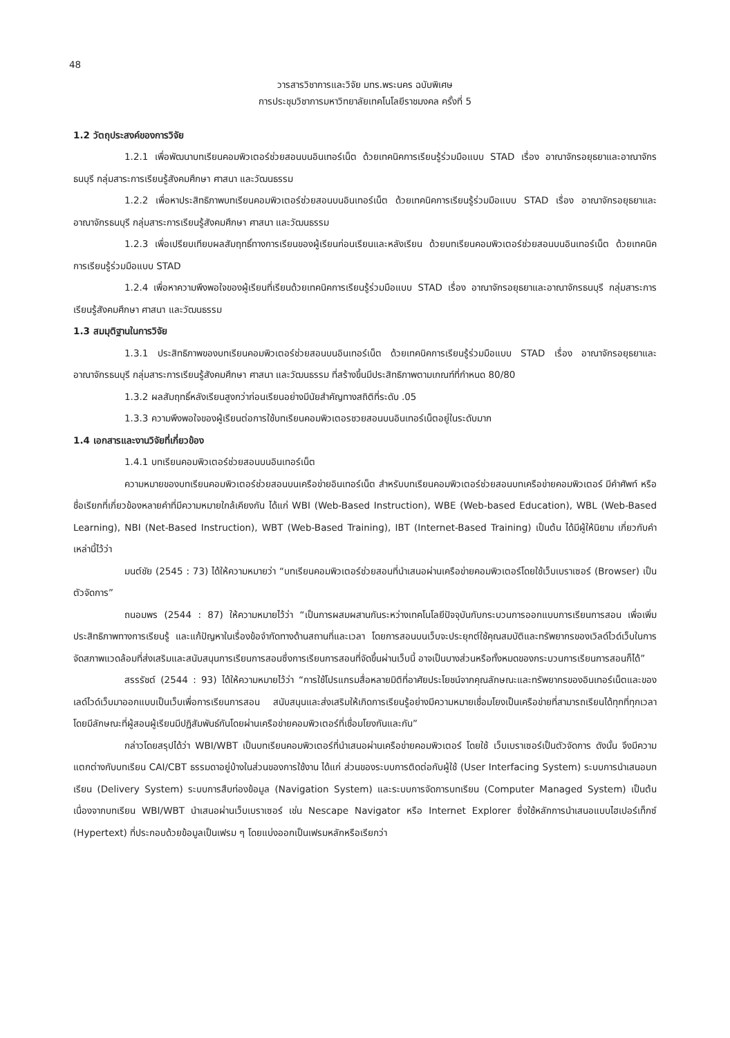48
วารสารวิชาการและวิจัย มทร.พระนคร ฉบับพิเศษ
การประชุมวิชาการมหาวิทยาลัยเทคโนโลยีราชมงคล ครั้งที่ 5
1.2 วัตถุประสงค์ของการวิจัย
1.2.1 เพื่อพัฒนาบทเรียนคอมพิวเตอร์ช่วยสอนบนอินเทอร์เน็ต ด้วยเทคนิคการเรียนรู้ร่วมมือแบบ STAD เรื่อง อาณาจักรอยุธยาและอาณาจักรธนบุรี กลุ่มสาระการเรียนรู้สังคมศึกษา ศาสนา และวัฒนธรรม
1.2.2 เพื่อหาประสิทธิภาพบทเรียนคอมพิวเตอร์ช่วยสอนบนอินเทอร์เน็ต ด้วยเทคนิคการเรียนรู้ร่วมมือแบบ STAD เรื่อง อาณาจักรอยุธยาและอาณาจักรธนบุรี กลุ่มสาระการเรียนรู้สังคมศึกษา ศาสนา และวัฒนธรรม
1.2.3 เพื่อเปรียบเทียบผลสัมฤทธิ์ทางการเรียนของผู้เรียนก่อนเรียนและหลังเรียน ด้วยบทเรียนคอมพิวเตอร์ช่วยสอนบนอินเทอร์เน็ต ด้วยเทคนิคการเรียนรู้ร่วมมือแบบ STAD
1.2.4 เพื่อหาความพึงพอใจของผู้เรียนที่เรียนด้วยเทคนิคการเรียนรู้ร่วมมือแบบ STAD เรื่อง อาณาจักรอยุธยาและอาณาจักรธนบุรี กลุ่มสาระการเรียนรู้สังคมศึกษา ศาสนา และวัฒนธรรม
1.3 สมมุติฐานในการวิจัย
1.3.1 ประสิทธิภาพของบทเรียนคอมพิวเตอร์ช่วยสอนบนอินเทอร์เน็ต ด้วยเทคนิคการเรียนรู้ร่วมมือแบบ STAD เรื่อง อาณาจักรอยุธยาและอาณาจักรธนบุรี กลุ่มสาระการเรียนรู้สังคมศึกษา ศาสนา และวัฒนธรรม ที่สร้างขึ้นมีประสิทธิภาพตามเกณฑ์ที่กำหนด 80/80
1.3.2 ผลสัมฤทธิ์หลังเรียนสูงกว่าก่อนเรียนอย่างมีนัยสำคัญทางสถิติที่ระดับ .05
1.3.3 ความพึงพอใจของผู้เรียนต่อการใช้บทเรียนคอมพิวเตอรชวยสอนบนอินเทอร์เน็ตอยู่ในระดับมาก
1.4 เอกสารและงานวิจัยที่เกี่ยวข้อง
1.4.1 บทเรียนคอมพิวเตอร์ช่วยสอนบนอินเทอร์เน็ต
ความหมายของบทเรียนคอมพิวเตอร์ช่วยสอนบนเครือข่ายอินเทอร์เน็ต สำหรับบทเรียนคอมพิวเตอร์ช่วยสอนบทเครือข่ายคอมพิวเตอร์ มีคำศัพท์ หรือชื่อเรียกที่เกี่ยวข้องหลายคำที่มีความหมายใกล้เคียงกัน ได้แก่ WBI (Web-Based Instruction), WBE (Web-based Education), WBL (Web-Based Learning), NBI (Net-Based Instruction), WBT (Web-Based Training), IBT (Internet-Based Training) เป็นต้น ได้มีผู้ให้นิยาม เกี่ยวกับคำเหล่านี้ไว้ว่า
มนต์ชัย (2545 : 73) ได้ให้ความหมายว่า “บทเรียนคอมพิวเตอร์ช่วยสอนที่นำเสนอผ่านเครือข่ายคอมพิวเตอร์โดยใช้เว็บเบราเซอร์ (Browser) เป็นตัวจัดการ”
ถนอมพร (2544 : 87) ให้ความหมายไว้ว่า “เป็นการผสมผสานกันระหว่างเทคโนโลยีปัจจุบันกับกระบวนการออกแบบการเรียนการสอน เพื่อเพิ่มประสิทธิภาพทางการเรียนรู้ และแก้ปัญหาในเรื่องข้อจำกัดทางด้านสถานที่และเวลา โดยการสอนบนเว็บจะประยุกต์ใช้คุณสมบัติและทรัพยากรของเวิลด์ไวด์เว็บในการจัดสภาพแวดล้อมที่ส่งเสริมและสนับสนุนการเรียนการสอนซึ่งการเรียนการสอนที่จัดขึ้นผ่านเว็บนี้ อาจเป็นบางส่วนหรือทั้งหมดของกระบวนการเรียนการสอนก็ได้”
สรรรัชต์ (2544 : 93) ได้ให้ความหมายไว้ว่า “การใช้โปรแกรมสื่อหลายมิติที่อาศัยประโยชน์จากคุณลักษณะและทรัพยากรของอินเทอร์เน็ตและของเลด์ไวด์เว็บมาออกแบบเป็นเว็บเพื่อการเรียนการสอน สนับสนุนและส่งเสริมให้เกิดการเรียนรู้อย่างมีความหมายเชื่อมโยงเป็นเครือข่ายที่สามารถเรียนได้ทุกที่ทุกเวลา โดยมีลักษณะที่ผู้สอนผู้เรียนมีปฏิสัมพันธ์กันโดยผ่านเครือข่ายคอมพิวเตอร์ที่เชื่อมโยงกันและกัน”
กล่าวโดยสรุปได้ว่า WBI/WBT เป็นบทเรียนคอมพิวเตอร์ที่นำเสนอผ่านเครือข่ายคอมพิวเตอร์ โดยใช้ เว็บเบราเซอร์เป็นตัวจัดการ ดังนั้น จึงมีความแตกต่างกับบทเรียน CAI/CBT ธรรมดาอยู่บ้างในส่วนของการใช้งาน ได้แก่ ส่วนของระบบการติดต่อกับผู้ใช้ (User Interfacing System) ระบบการนำเสนอบทเรียน (Delivery System) ระบบการสืบท่องข้อมูล (Navigation System) และระบบการจัดการบทเรียน (Computer Managed System) เป็นต้น เนื่องจากบทเรียน WBI/WBT นำเสนอผ่านเว็บเบราเซอร์ เช่น Nescape Navigator หรือ Internet Explorer ซึ่งใช้หลักการนำเสนอแบบไฮเปอร์เท็กซ์ (Hypertext) ที่ประกอบด้วยข้อมูลเป็นเฟรม ๆ โดยแบ่งออกเป็นเฟรมหลักหรือเรียกว่า